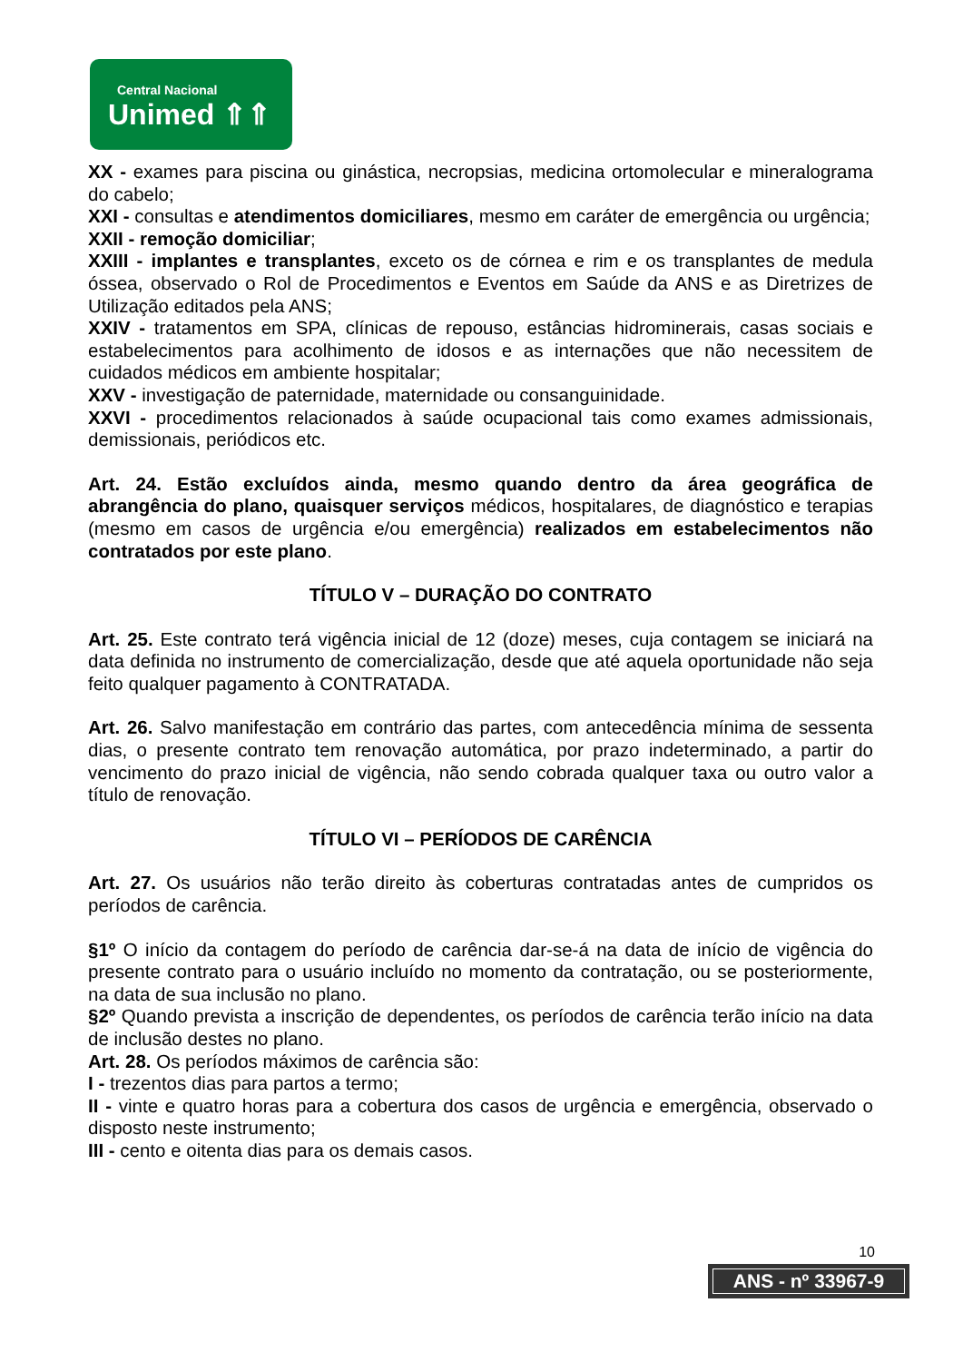Central Nacional
Unimed ⇑⇑
XX - exames para piscina ou ginástica, necropsias, medicina ortomolecular e mineralograma do cabelo;
XXI - consultas e atendimentos domiciliares, mesmo em caráter de emergência ou urgência;
XXII - remoção domiciliar;
XXIII - implantes e transplantes, exceto os de córnea e rim e os transplantes de medula óssea, observado o Rol de Procedimentos e Eventos em Saúde da ANS e as Diretrizes de Utilização editados pela ANS;
XXIV - tratamentos em SPA, clínicas de repouso, estâncias hidrominerais, casas sociais e estabelecimentos para acolhimento de idosos e as internações que não necessitem de cuidados médicos em ambiente hospitalar;
XXV - investigação de paternidade, maternidade ou consanguinidade.
XXVI - procedimentos relacionados à saúde ocupacional tais como exames admissionais, demissionais, periódicos etc.
Art. 24. Estão excluídos ainda, mesmo quando dentro da área geográfica de abrangência do plano, quaisquer serviços médicos, hospitalares, de diagnóstico e terapias (mesmo em casos de urgência e/ou emergência) realizados em estabelecimentos não contratados por este plano.
TÍTULO V – DURAÇÃO DO CONTRATO
Art. 25. Este contrato terá vigência inicial de 12 (doze) meses, cuja contagem se iniciará na data definida no instrumento de comercialização, desde que até aquela oportunidade não seja feito qualquer pagamento à CONTRATADA.
Art. 26. Salvo manifestação em contrário das partes, com antecedência mínima de sessenta dias, o presente contrato tem renovação automática, por prazo indeterminado, a partir do vencimento do prazo inicial de vigência, não sendo cobrada qualquer taxa ou outro valor a título de renovação.
TÍTULO VI – PERÍODOS DE CARÊNCIA
Art. 27. Os usuários não terão direito às coberturas contratadas antes de cumpridos os períodos de carência.
§1º O início da contagem do período de carência dar-se-á na data de início de vigência do presente contrato para o usuário incluído no momento da contratação, ou se posteriormente, na data de sua inclusão no plano.
§2º Quando prevista a inscrição de dependentes, os períodos de carência terão início na data de inclusão destes no plano.
Art. 28. Os períodos máximos de carência são:
I - trezentos dias para partos a termo;
II - vinte e quatro horas para a cobertura dos casos de urgência e emergência, observado o disposto neste instrumento;
III - cento e oitenta dias para os demais casos.
10
ANS - nº 33967-9